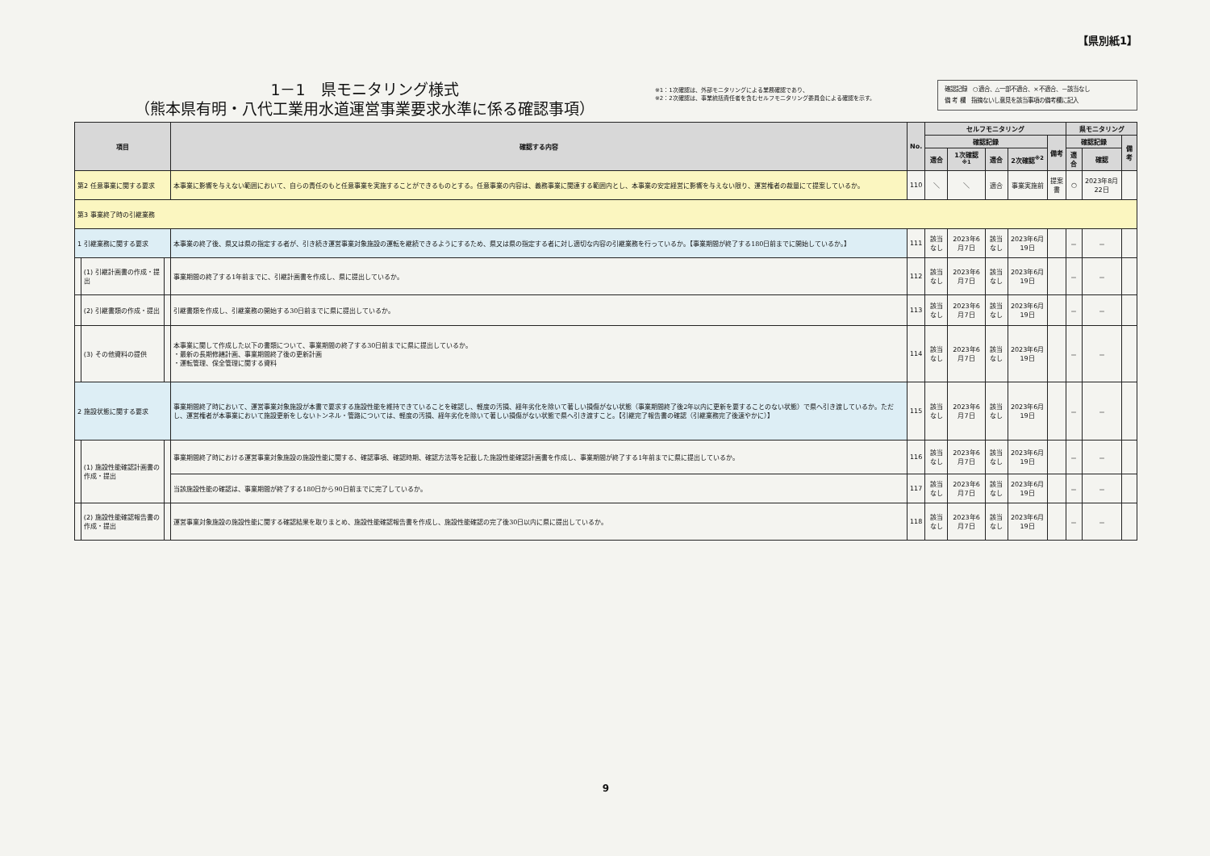【県別紙1】
1－1　県モニタリング様式
（熊本県有明・八代工業用水道運営事業要求水準に係る確認事項）
※1：1次確認は、外部モニタリングによる業務確認であり、
※2：2次確認は、事業統括責任者を含むセルフモニタリング委員会による確認を示す。
確認記録　○適合、△一部不適合、×不適合、－該当なし
備 考 欄　指摘ないし意見を該当事項の備考欄に記入
| 項目 | | | 確認する内容 | No. | セルフモニタリング | | | | | 県モニタリング | | |
| --- | --- | --- | --- | --- | --- | --- | --- | --- | --- | --- | --- | --- |
| | | | | | 確認記録 | | | | 備考 | 確認記録 | | 備考 |
| | | | | | 適合 | 1次確認<sup>※1</sup> | 適合 | 2次確認<sup>※2</sup> | | 適合 | 確認 | |
| 第2 任意事業に関する要求 | | | 本事業に影響を与えない範囲において、自らの責任のもと任意事業を実施することができるものとする。任意事業の内容は、義務事業に関連する範囲内とし、本事業の安定経営に影響を与えない限り、運営権者の裁量にて提案しているか。 | 110 | ＼ | ＼ | 適合 | 事業実施前 | 提案書 | ○ | 2023年8月22日 | |
| 第3 事業終了時の引継業務 | | | | | | | | | | | | |
| 1 引継業務に関する要求 | | | 本事業の終了後、県又は県の指定する者が、引き続き運営事業対象施設の運転を継続できるようにするため、県又は県の指定する者に対し適切な内容の引継業務を行っているか。【事業期間が終了する180日前までに開始しているか。】 | 111 | 該当なし | 2023年6月7日 | 該当なし | 2023年6月19日 | | － | － | |
| | (1) 引継計画書の作成・提出 | | 事業期間の終了する1年前までに、引継計画書を作成し、県に提出しているか。 | 112 | 該当なし | 2023年6月7日 | 該当なし | 2023年6月19日 | | － | － | |
| | (2) 引継書類の作成・提出 | | 引継書類を作成し、引継業務の開始する30日前までに県に提出しているか。 | 113 | 該当なし | 2023年6月7日 | 該当なし | 2023年6月19日 | | － | － | |
| | (3) その他資料の提供 | | 本事業に関して作成した以下の書類について、事業期間の終了する30日前までに県に提出しているか。 ・最新の長期修繕計画、事業期間終了後の更新計画 ・運転管理、保全管理に関する資料 | 114 | 該当なし | 2023年6月7日 | 該当なし | 2023年6月19日 | | － | － | |
| 2 施設状態に関する要求 | | | 事業期間終了時において、運営事業対象施設が本書で要求する施設性能を維持できていることを確認し、軽度の汚損、経年劣化を除いて著しい損傷がない状態（事業期間終了後2年以内に更新を要することのない状態）で県へ引き渡しているか。ただし、運営権者が本事業において施設更新をしないトンネル・管路については、軽度の汚損、経年劣化を除いて著しい損傷がない状態で県へ引き渡すこと。【引継完了報告書の確認（引継業務完了後速やかに）】 | 115 | 該当なし | 2023年6月7日 | 該当なし | 2023年6月19日 | | － | － | |
| | (1) 施設性能確認計画書の作成・提出 | | 事業期間終了時における運営事業対象施設の施設性能に関する、確認事項、確認時期、確認方法等を記載した施設性能確認計画書を作成し、事業期間が終了する1年前までに県に提出しているか。 | 116 | 該当なし | 2023年6月7日 | 該当なし | 2023年6月19日 | | － | － | |
| | | | 当該施設性能の確認は、事業期間が終了する180日から90日前までに完了しているか。 | 117 | 該当なし | 2023年6月7日 | 該当なし | 2023年6月19日 | | － | － | |
| | (2) 施設性能確認報告書の作成・提出 | | 運営事業対象施設の施設性能に関する確認結果を取りまとめ、施設性能確認報告書を作成し、施設性能確認の完了後30日以内に県に提出しているか。 | 118 | 該当なし | 2023年6月7日 | 該当なし | 2023年6月19日 | | － | － | |
9